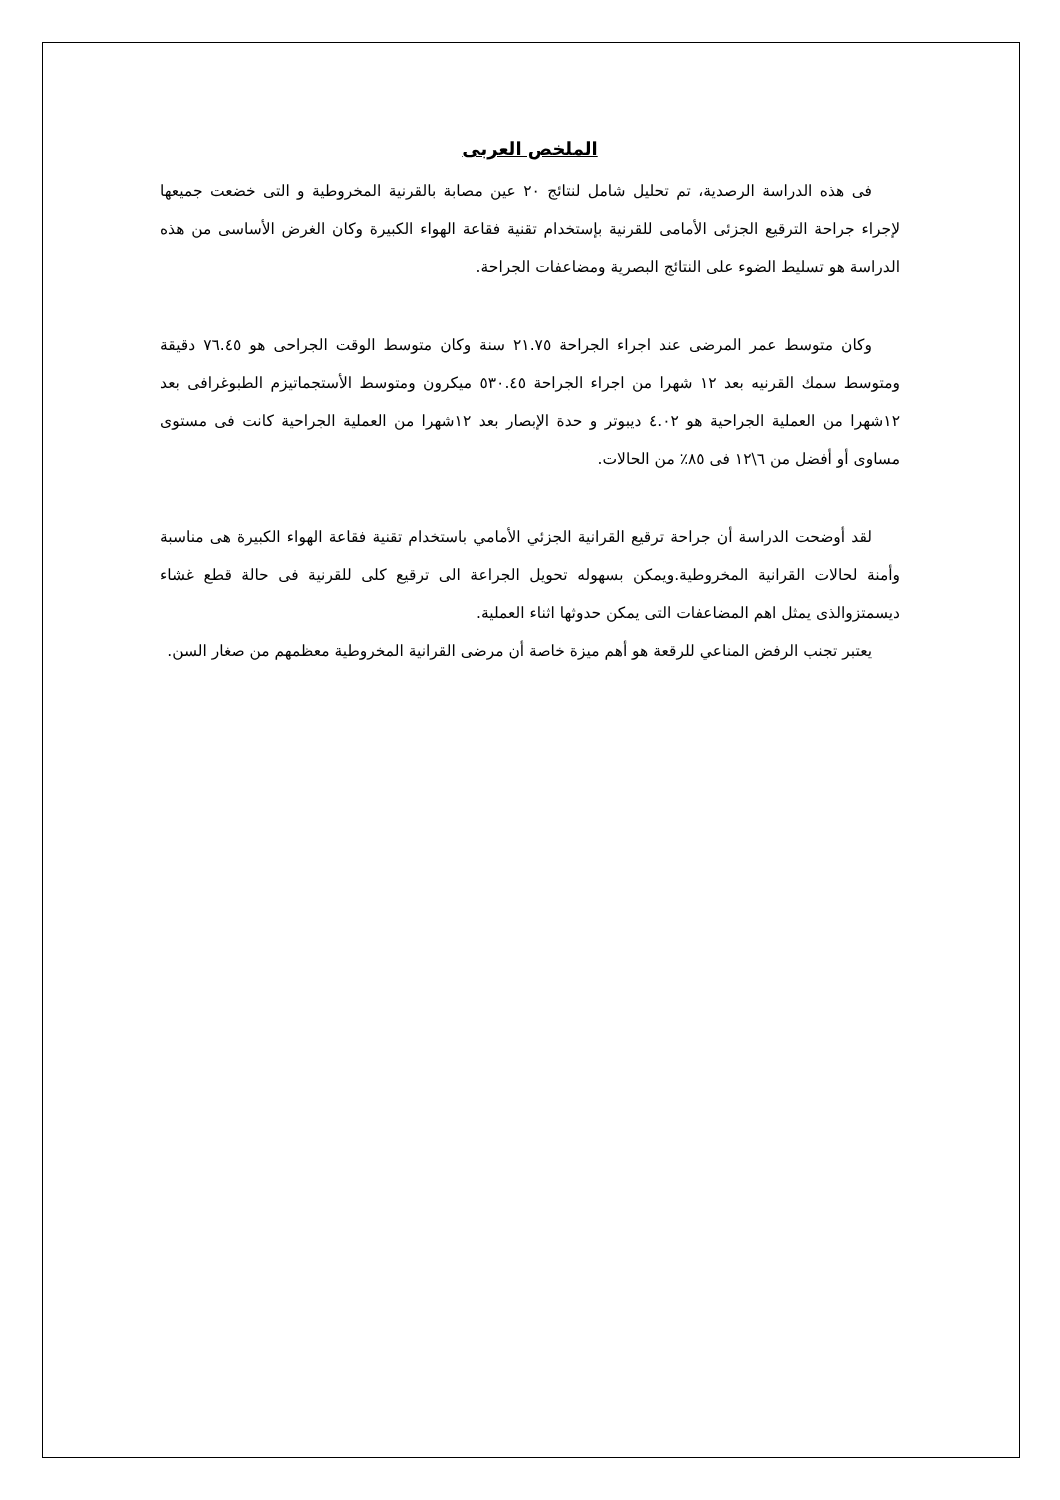الملخص العربى
فى هذه الدراسة الرصدية، تم تحليل شامل لنتائج ٢٠ عين مصابة بالقرنية المخروطية و التى خضعت جميعها لإجراء جراحة الترقيع الجزئى الأمامى للقرنية بإستخدام تقنية فقاعة الهواء الكبيرة وكان الغرض الأساسى من هذه الدراسة هو تسليط الضوء على النتائج البصرية ومضاعفات الجراحة.
وكان متوسط عمر المرضى عند اجراء الجراحة ٢١.٧٥ سنة وكان متوسط الوقت الجراحى هو ٧٦.٤٥ دقيقة ومتوسط سمك القرنيه بعد ١٢ شهرا من اجراء الجراحة ٥٣٠.٤٥ ميكرون ومتوسط الأستجماتيزم الطبوغرافى بعد ١٢شهرا من العملية الجراحية هو ٤.٠٢ ديبوتر و حدة الإبصار بعد ١٢شهرا من العملية الجراحية كانت فى مستوى مساوى أو أفضل من ٦\١٢ فى ٨٥٪ من الحالات.
لقد أوضحت الدراسة أن جراحة ترقيع القرانية الجزئي الأمامي باستخدام تقنية فقاعة الهواء الكبيرة هى مناسبة وأمنة لحالات القرانية المخروطية.ويمكن بسهوله تحويل الجراعة الى ترقيع كلى للقرنية فى حالة قطع غشاء ديسمتزوالذى يمثل اهم المضاعفات التى يمكن حدوثها اثناء العملية.
يعتبر تجنب الرفض المناعي للرقعة هو أهم ميزة خاصة أن مرضى القرانية المخروطية معظمهم من صغار السن.